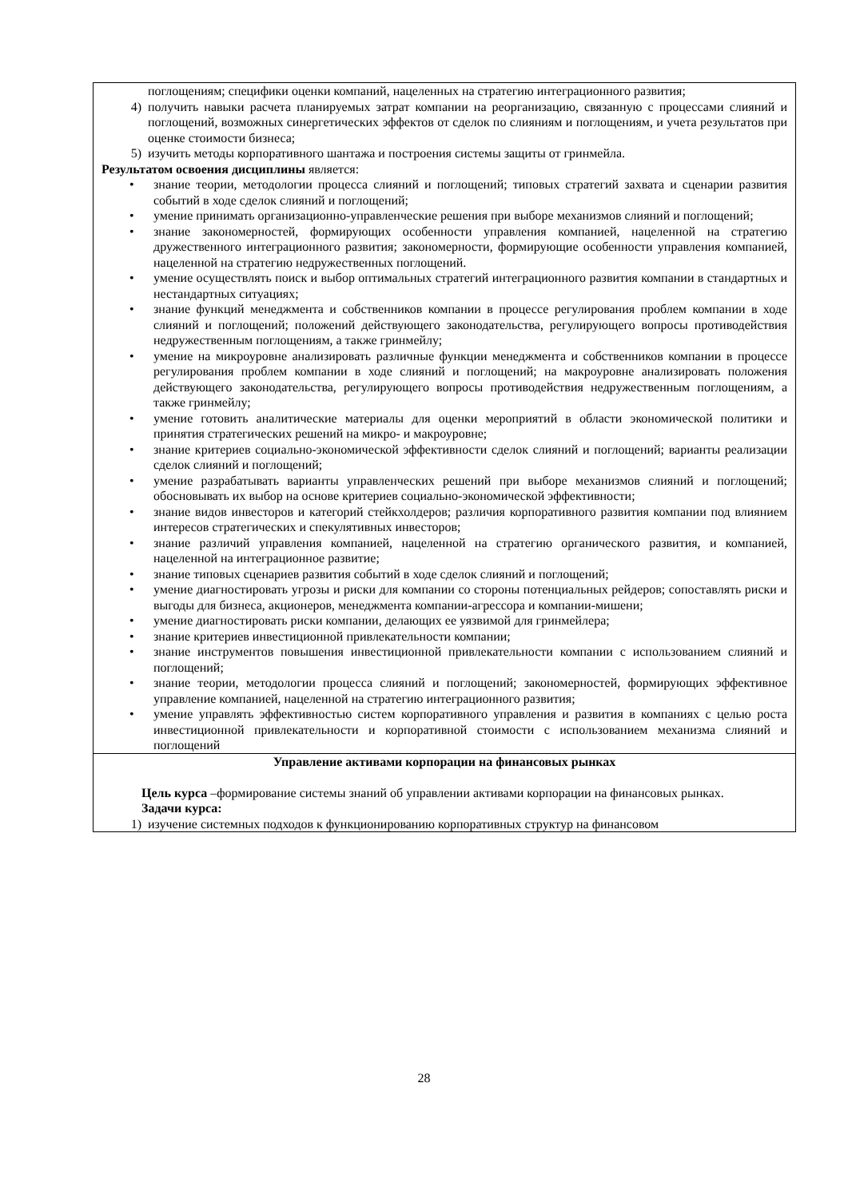| поглощениям; специфики оценки компаний, нацеленных на стратегию интеграционного развития; 4) получить навыки расчета планируемых затрат компании на реорганизацию, связанную с процессами слияний и поглощений, возможных синергетических эффектов от сделок по слияниям и поглощениям, и учета результатов при оценке стоимости бизнеса; 5) изучить методы корпоративного шантажа и построения системы защиты от гринмейла. Результатом освоения дисциплины является: • знание теории, методологии процесса слияний и поглощений; типовых стратегий захвата и сценарии развития событий в ходе сделок слияний и поглощений; • умение принимать организационно-управленческие решения при выборе механизмов слияний и поглощений; • знание закономерностей, формирующих особенности управления компанией, нацеленной на стратегию дружественного интеграционного развития; закономерности, формирующие особенности управления компанией, нацеленной на стратегию недружественных поглощений. • умение осуществлять поиск и выбор оптимальных стратегий интеграционного развития компании в стандартных и нестандартных ситуациях; • знание функций менеджмента и собственников компании в процессе регулирования проблем компании в ходе слияний и поглощений; положений действующего законодательства, регулирующего вопросы противодействия недружественным поглощениям, а также гринмейлу; • умение на микроуровне анализировать различные функции менеджмента и собственников компании в процессе регулирования проблем компании в ходе слияний и поглощений; на макроуровне анализировать положения действующего законодательства, регулирующего вопросы противодействия недружественным поглощениям, а также гринмейлу; • умение готовить аналитические материалы для оценки мероприятий в области экономической политики и принятия стратегических решений на микро- и макроуровне; • знание критериев социально-экономической эффективности сделок слияний и поглощений; варианты реализации сделок слияний и поглощений; • умение разрабатывать варианты управленческих решений при выборе механизмов слияний и поглощений; обосновывать их выбор на основе критериев социально-экономической эффективности; • знание видов инвесторов и категорий стейкхолдеров; различия корпоративного развития компании под влиянием интересов стратегических и спекулятивных инвесторов; • знание различий управления компанией, нацеленной на стратегию органического развития, и компанией, нацеленной на интеграционное развитие; • знание типовых сценариев развития событий в ходе сделок слияний и поглощений; • умение диагностировать угрозы и риски для компании со стороны потенциальных рейдеров; сопоставлять риски и выгоды для бизнеса, акционеров, менеджмента компании-агрессора и компании-мишени; • умение диагностировать риски компании, делающих ее уязвимой для гринмейлера; • знание критериев инвестиционной привлекательности компании; • знание инструментов повышения инвестиционной привлекательности компании с использованием слияний и поглощений; • знание теории, методологии процесса слияний и поглощений; закономерностей, формирующих эффективное управление компанией, нацеленной на стратегию интеграционного развития; • умение управлять эффективностью систем корпоративного управления и развития в компаниях с целью роста инвестиционной привлекательности и корпоративной стоимости с использованием механизма слияний и поглощений |
| Управление активами корпорации на финансовых рынках Цель курса –формирование системы знаний об управлении активами корпорации на финансовых рынках. Задачи курса: 1) изучение системных подходов к функционированию корпоративных структур на финансовом |
28